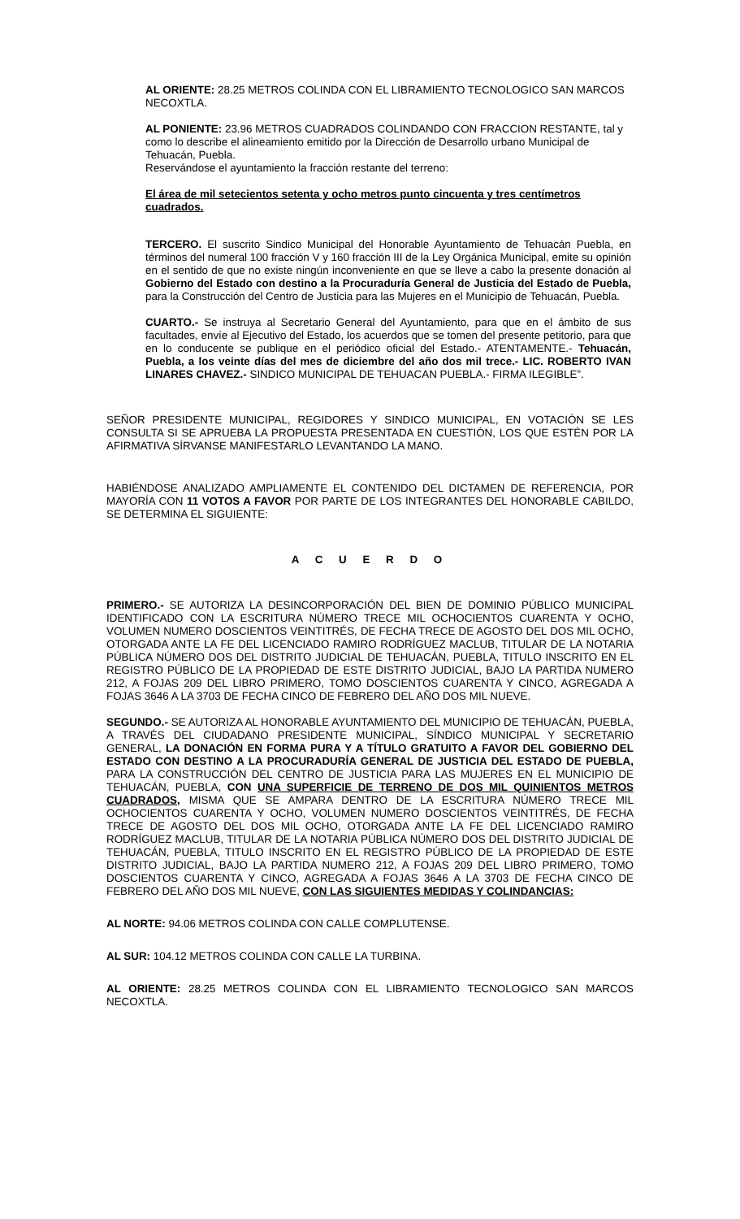AL ORIENTE: 28.25 METROS COLINDA CON EL LIBRAMIENTO TECNOLOGICO SAN MARCOS NECOXTLA.
AL PONIENTE: 23.96 METROS CUADRADOS COLINDANDO CON FRACCION RESTANTE, tal y como lo describe el alineamiento emitido por la Dirección de Desarrollo urbano Municipal de Tehuacán, Puebla.
Reservándose el ayuntamiento la fracción restante del terreno:
El área de mil setecientos setenta y ocho metros punto cincuenta y tres centímetros cuadrados.
TERCERO. El suscrito Sindico Municipal del Honorable Ayuntamiento de Tehuacán Puebla, en términos del numeral 100 fracción V y 160 fracción III de la Ley Orgánica Municipal, emite su opinión en el sentido de que no existe ningún inconveniente en que se lleve a cabo la presente donación al Gobierno del Estado con destino a la Procuraduría General de Justicia del Estado de Puebla, para la Construcción del Centro de Justicia para las Mujeres en el Municipio de Tehuacán, Puebla.
CUARTO.- Se instruya al Secretario General del Ayuntamiento, para que en el ámbito de sus facultades, envíe al Ejecutivo del Estado, los acuerdos que se tomen del presente petitorio, para que en lo conducente se publique en el periódico oficial del Estado.- ATENTAMENTE.- Tehuacán, Puebla, a los veinte días del mes de diciembre del año dos mil trece.- LIC. ROBERTO IVAN LINARES CHAVEZ.- SINDICO MUNICIPAL DE TEHUACAN PUEBLA.- FIRMA ILEGIBLE”.
SEÑOR PRESIDENTE MUNICIPAL, REGIDORES Y SINDICO MUNICIPAL, EN VOTACIÓN SE LES CONSULTA SI SE APRUEBA LA PROPUESTA PRESENTADA EN CUESTIÓN, LOS QUE ESTÉN POR LA AFIRMATIVA SÍRVANSE MANIFESTARLO LEVANTANDO LA MANO.
HABIÉNDOSE ANALIZADO AMPLIAMENTE EL CONTENIDO DEL DICTAMEN DE REFERENCIA, POR MAYORÍA CON 11 VOTOS A FAVOR POR PARTE DE LOS INTEGRANTES DEL HONORABLE CABILDO, SE DETERMINA EL SIGUIENTE:
A C U E R D O
PRIMERO.- SE AUTORIZA LA DESINCORPORACIÓN DEL BIEN DE DOMINIO PÚBLICO MUNICIPAL IDENTIFICADO CON LA ESCRITURA NÚMERO TRECE MIL OCHOCIENTOS CUARENTA Y OCHO, VOLUMEN NUMERO DOSCIENTOS VEINTITRÉS, DE FECHA TRECE DE AGOSTO DEL DOS MIL OCHO, OTORGADA ANTE LA FE DEL LICENCIADO RAMIRO RODRÍGUEZ MACLUB, TITULAR DE LA NOTARIA PÚBLICA NÚMERO DOS DEL DISTRITO JUDICIAL DE TEHUACÁN, PUEBLA, TITULO INSCRITO EN EL REGISTRO PÚBLICO DE LA PROPIEDAD DE ESTE DISTRITO JUDICIAL, BAJO LA PARTIDA NUMERO 212, A FOJAS 209 DEL LIBRO PRIMERO, TOMO DOSCIENTOS CUARENTA Y CINCO, AGREGADA A FOJAS 3646 A LA 3703 DE FECHA CINCO DE FEBRERO DEL AÑO DOS MIL NUEVE.
SEGUNDO.- SE AUTORIZA AL HONORABLE AYUNTAMIENTO DEL MUNICIPIO DE TEHUACÁN, PUEBLA, A TRAVÉS DEL CIUDADANO PRESIDENTE MUNICIPAL, SÍNDICO MUNICIPAL Y SECRETARIO GENERAL, LA DONACIÓN EN FORMA PURA Y A TÍTULO GRATUITO A FAVOR DEL GOBIERNO DEL ESTADO CON DESTINO A LA PROCURADURÍA GENERAL DE JUSTICIA DEL ESTADO DE PUEBLA, PARA LA CONSTRUCCIÓN DEL CENTRO DE JUSTICIA PARA LAS MUJERES EN EL MUNICIPIO DE TEHUACÁN, PUEBLA, CON UNA SUPERFICIE DE TERRENO DE DOS MIL QUINIENTOS METROS CUADRADOS, MISMA QUE SE AMPARA DENTRO DE LA ESCRITURA NÚMERO TRECE MIL OCHOCIENTOS CUARENTA Y OCHO, VOLUMEN NUMERO DOSCIENTOS VEINTITRÉS, DE FECHA TRECE DE AGOSTO DEL DOS MIL OCHO, OTORGADA ANTE LA FE DEL LICENCIADO RAMIRO RODRÍGUEZ MACLUB, TITULAR DE LA NOTARIA PÚBLICA NÚMERO DOS DEL DISTRITO JUDICIAL DE TEHUACÁN, PUEBLA, TITULO INSCRITO EN EL REGISTRO PÚBLICO DE LA PROPIEDAD DE ESTE DISTRITO JUDICIAL, BAJO LA PARTIDA NUMERO 212, A FOJAS 209 DEL LIBRO PRIMERO, TOMO DOSCIENTOS CUARENTA Y CINCO, AGREGADA A FOJAS 3646 A LA 3703 DE FECHA CINCO DE FEBRERO DEL AÑO DOS MIL NUEVE, CON LAS SIGUIENTES MEDIDAS Y COLINDANCIAS:
AL NORTE: 94.06 METROS COLINDA CON CALLE COMPLUTENSE.
AL SUR: 104.12 METROS COLINDA CON CALLE LA TURBINA.
AL ORIENTE: 28.25 METROS COLINDA CON EL LIBRAMIENTO TECNOLOGICO SAN MARCOS NECOXTLA.